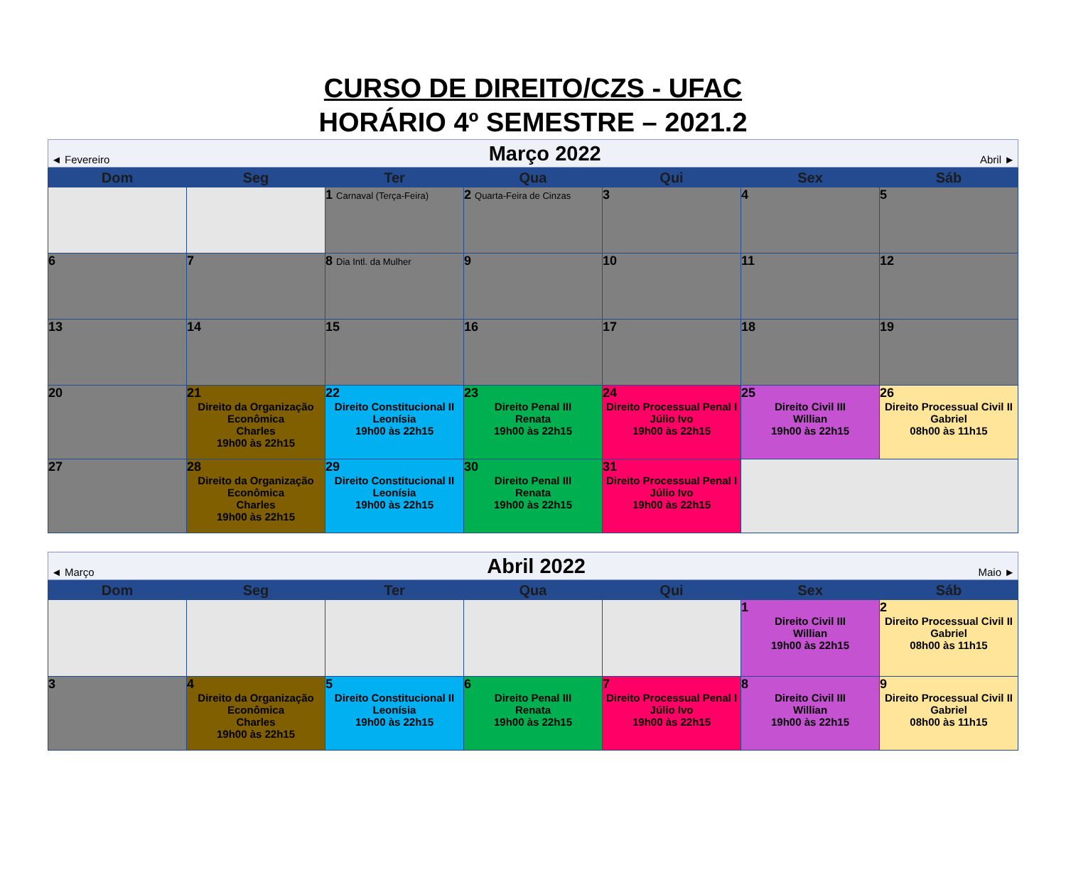CURSO DE DIREITO/CZS - UFAC
HORÁRIO 4º SEMESTRE – 2021.2
◄ Fevereiro Março 2022 Abril ►
| Dom | Seg | Ter | Qua | Qui | Sex | Sáb |
| --- | --- | --- | --- | --- | --- | --- |
| | | 1 Carnaval (Terça-Feira) | 2 Quarta-Feira de Cinzas | 3 | 4 | 5 |
| 6 | 7 | 8 Dia Intl. da Mulher | 9 | 10 | 11 | 12 |
| 13 | 14 | 15 | 16 | 17 | 18 | 19 |
| 20 | 21 Direito da Organização Econômica Charles 19h00 às 22h15 | 22 Direito Constitucional II Leonísia 19h00 às 22h15 | 23 Direito Penal III Renata 19h00 às 22h15 | 24 Direito Processual Penal I Júlio Ivo 19h00 às 22h15 | 25 Direito Civil III Willian 19h00 às 22h15 | 26 Direito Processual Civil II Gabriel 08h00 às 11h15 |
| 27 | 28 Direito da Organização Econômica Charles 19h00 às 22h15 | 29 Direito Constitucional II Leonísia 19h00 às 22h15 | 30 Direito Penal III Renata 19h00 às 22h15 | 31 Direito Processual Penal I Júlio Ivo 19h00 às 22h15 | | |
◄ Março Abril 2022 Maio ►
| Dom | Seg | Ter | Qua | Qui | Sex | Sáb |
| --- | --- | --- | --- | --- | --- | --- |
| | | | | | 1 Direito Civil III Willian 19h00 às 22h15 | 2 Direito Processual Civil II Gabriel 08h00 às 11h15 |
| 3 | 4 Direito da Organização Econômica Charles 19h00 às 22h15 | 5 Direito Constitucional II Leonísia 19h00 às 22h15 | 6 Direito Penal III Renata 19h00 às 22h15 | 7 Direito Processual Penal I Júlio Ivo 19h00 às 22h15 | 8 Direito Civil III Willian 19h00 às 22h15 | 9 Direito Processual Civil II Gabriel 08h00 às 11h15 |